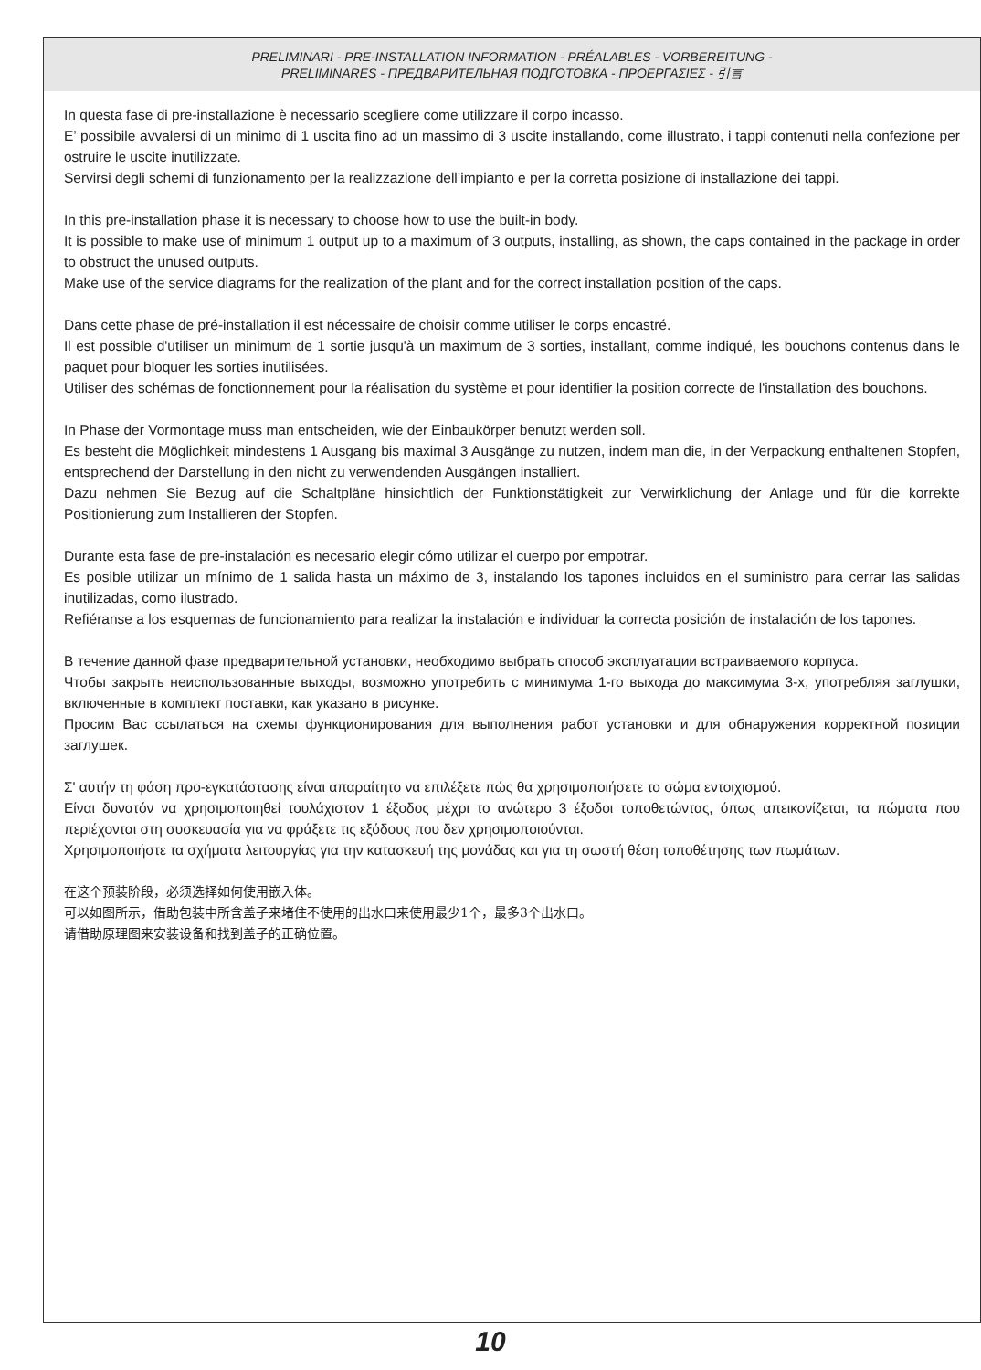PRELIMINARI - PRE-INSTALLATION INFORMATION - PRÉALABLES - VORBEREITUNG -
PRELIMINARES - ПРЕДВАРИТЕЛЬНАЯ ПОДГОТОВКА - ΠΡΟΕΡΓΑΣΙΕΣ - 引言
In questa fase di pre-installazione è necessario scegliere come utilizzare il corpo incasso.
E’ possibile avvalersi di un minimo di 1 uscita fino ad un massimo di 3 uscite installando, come illustrato, i tappi contenuti nella confezione per ostruire le uscite inutilizzate.
Servirsi degli schemi di funzionamento per la realizzazione dell’impianto e per la corretta posizione di installazione dei tappi.
In this pre-installation phase it is necessary to choose how to use the built-in body.
It is possible to make use of minimum 1 output up to a maximum of 3 outputs, installing, as shown, the caps contained in the package in order to obstruct the unused outputs.
Make use of the service diagrams for the realization of the plant and for the correct installation position of the caps.
Dans cette phase de pré-installation il est nécessaire de choisir comme utiliser le corps encastré.
Il est possible d'utiliser un minimum de 1 sortie jusqu'à un maximum de 3 sorties, installant, comme indiqué, les bouchons contenus dans le paquet pour bloquer les sorties inutilisées.
Utiliser des schémas de fonctionnement pour la réalisation du système et pour identifier la position correcte de l'installation des bouchons.
In Phase der Vormontage muss man entscheiden, wie der Einbaukörper benutzt werden soll.
Es besteht die Möglichkeit mindestens 1 Ausgang bis maximal 3 Ausgänge zu nutzen, indem man die, in der Verpackung enthaltenen Stopfen, entsprechend der Darstellung in den nicht zu verwendenden Ausgängen installiert.
Dazu nehmen Sie Bezug auf die Schaltpläne hinsichtlich der Funktionstätigkeit zur Verwirklichung der Anlage und für die korrekte Positionierung zum Installieren der Stopfen.
Durante esta fase de pre-instalación es necesario elegir cómo utilizar el cuerpo por empotrar.
Es posible utilizar un mínimo de 1 salida hasta un máximo de 3, instalando los tapones incluidos en el suministro para cerrar las salidas inutilizadas, como ilustrado.
Refiéranse a los esquemas de funcionamiento para realizar la instalación e individuar la correcta posición de instalación de los tapones.
В течение данной фазе предварительной установки, необходимо выбрать способ эксплуатации встраиваемого корпуса.
Чтобы закрыть неиспользованные выходы, возможно употребить с минимума 1-го выхода до максимума 3-х, употребляя заглушки, включенные в комплект поставки, как указано в рисунке.
Просим Вас ссылаться на схемы функционирования для выполнения работ установки и для обнаружения корректной позиции заглушек.
Σ' αυτήν τη φάση προ-εγκατάστασης είναι απαραίτητο να επιλέξετε πώς θα χρησιμοποιήσετε το σώμα εντοιχισμού.
Είναι δυνατόν να χρησιμοποιηθεί τουλάχιστον 1 έξοδος μέχρι το ανώτερο 3 έξοδοι τοποθετώντας, όπως απεικονίζεται, τα πώματα που περιέχονται στη συσκευασία για να φράξετε τις εξόδους που δεν χρησιμοποιούνται.
Χρησιμοποιήστε τα σχήματα λειτουργίας για την κατασκευή της μονάδας και για τη σωστή θέση τοποθέτησης των πωμάτων.
在这个预装阶段，必须选择如何使用嵌入体。
可以如图所示，借助包装中所含盖子来堵住不使用的出水口来使用最少1个，最多3个出水口。
请借助原理图来安装设备和找到盖子的正确位置。
10